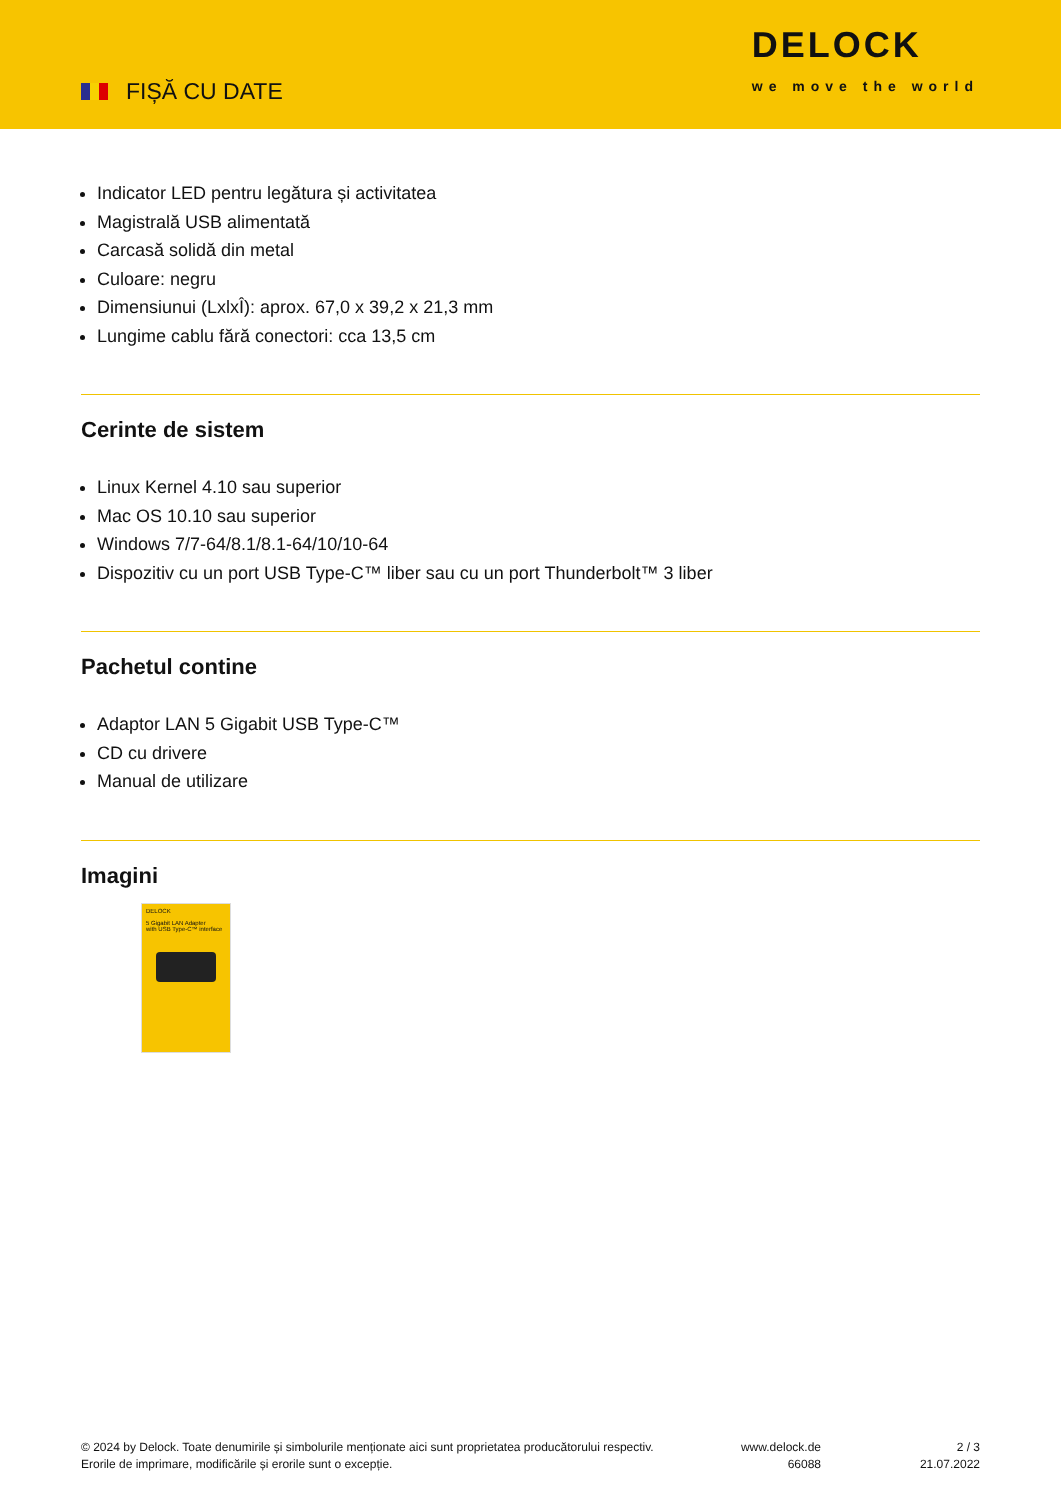FIȘĂ CU DATE
DELOCK
we move the world
Indicator LED pentru legătura și activitatea
Magistrală USB alimentată
Carcasă solidă din metal
Culoare: negru
Dimensiunui (LxlxÎ): aprox. 67,0 x 39,2 x 21,3 mm
Lungime cablu fără conectori: cca 13,5 cm
Cerinte de sistem
Linux Kernel 4.10 sau superior
Mac OS 10.10 sau superior
Windows 7/7-64/8.1/8.1-64/10/10-64
Dispozitiv cu un port USB Type-C™ liber sau cu un port Thunderbolt™ 3 liber
Pachetul contine
Adaptor LAN 5 Gigabit USB Type-C™
CD cu drivere
Manual de utilizare
Imagini
DELOCK
5 Gigabit LAN Adapter
with USB Type-C™ interface
© 2024 by Delock. Toate denumirile și simbolurile menționate aici sunt proprietatea producătorului respectiv. Erorile de imprimare, modificările și erorile sunt o excepție.
www.delock.de
66088
2 / 3
21.07.2022